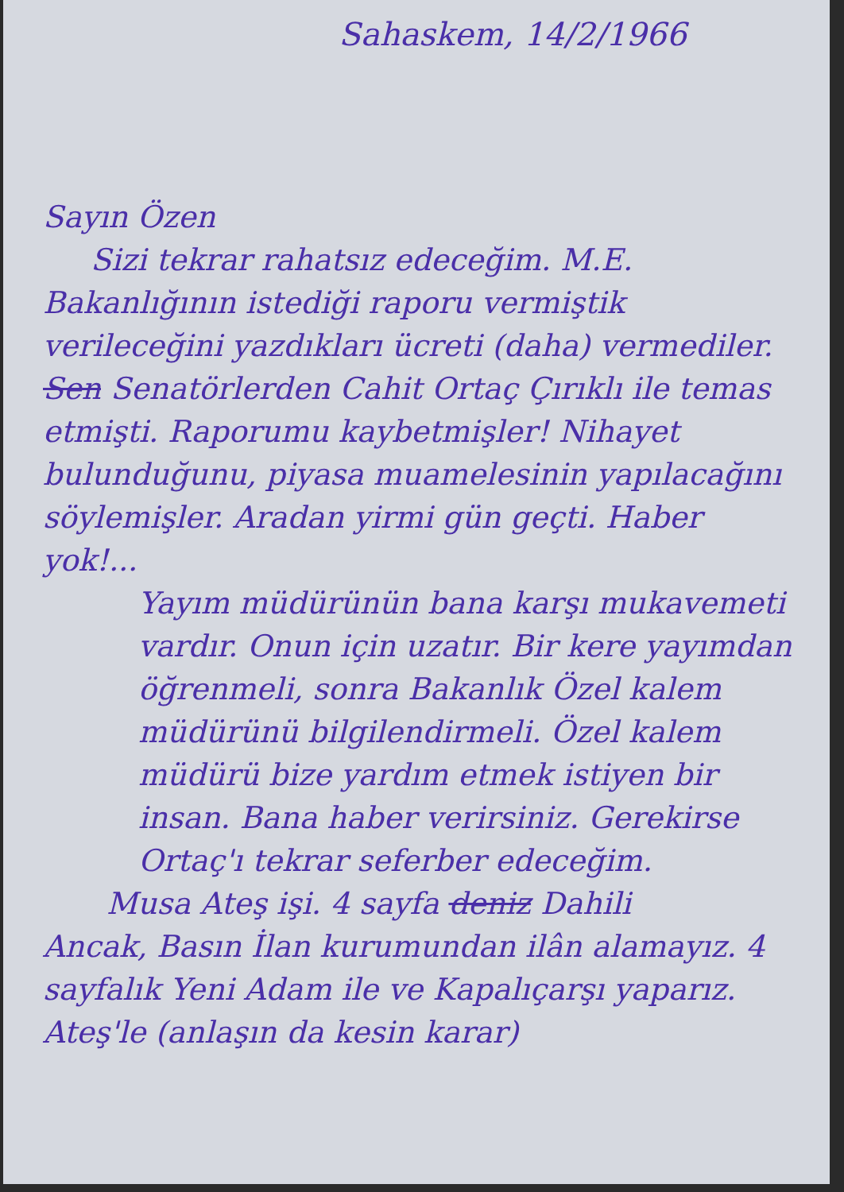Sahaskem, 14/2/1966
Sayın Özen
Sizi tekrar rahatsız edeceğim. M.E.
Bakanlığının istediği raporu vermiştik verileceğini yazdıkları ücreti (daha) vermediler. Sen Senatörlerden Cahit Ortaç Çırıklı ile temas etmişti. Raporumu kaybetmişler! Nihayet bulunduğunu, piyasa muamelesinin yapılacağını söylemişler. Aradan yirmi gün geçti. Haber yok!...
Yayım müdürünün bana karşı mukavemeti vardır. Onun için uzatır. Bir kere yayımdan öğrenmeli, sonra Bakanlık Özel kalem müdürünü bilgilendirmeli. Özel kalem müdürü bize yardım etmek istiyen bir insan. Bana haber verirsiniz. Gerekirse Ortaç'ı tekrar seferber edeceğim.
Musa Ateş işi. 4 sayfa deniz Dahili
Ancak, Basın İlan kurumundan ilân alamayız. 4 sayfalık Yeni Adam ile ve Kapalıçarşı yaparız. Ateş'le (anlaşın da kesin karar)